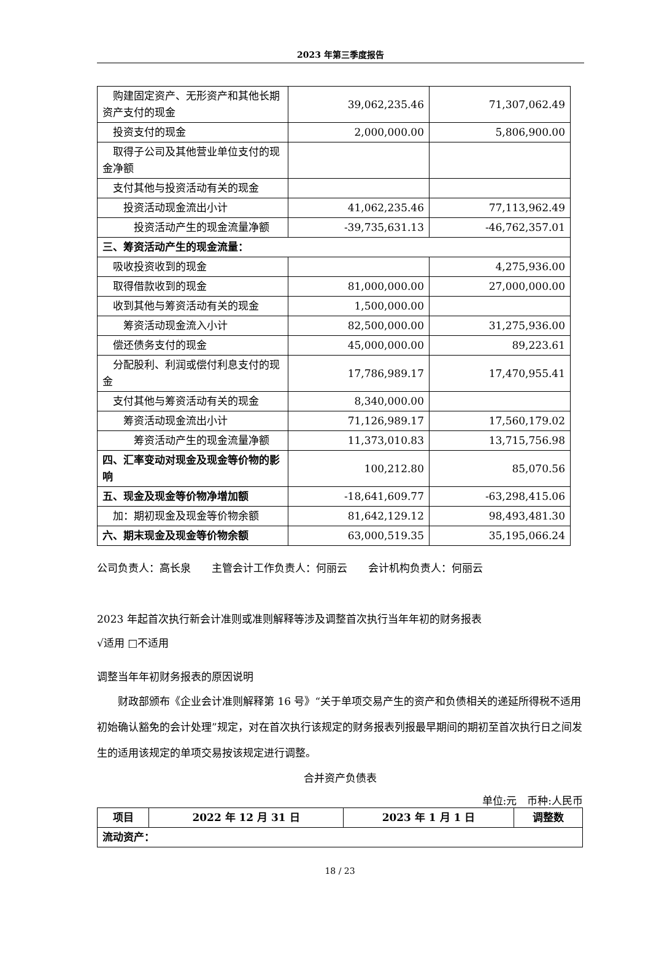2023 年第三季度报告
| 购建固定资产、无形资产和其他长期资产支付的现金 | 39,062,235.46 | 71,307,062.49 |
| 投资支付的现金 | 2,000,000.00 | 5,806,900.00 |
| 取得子公司及其他营业单位支付的现金净额 | | |
| 支付其他与投资活动有关的现金 | | |
| 投资活动现金流出小计 | 41,062,235.46 | 77,113,962.49 |
| 投资活动产生的现金流量净额 | -39,735,631.13 | -46,762,357.01 |
| 三、筹资活动产生的现金流量： | | |
| 吸收投资收到的现金 | | 4,275,936.00 |
| 取得借款收到的现金 | 81,000,000.00 | 27,000,000.00 |
| 收到其他与筹资活动有关的现金 | 1,500,000.00 | |
| 筹资活动现金流入小计 | 82,500,000.00 | 31,275,936.00 |
| 偿还债务支付的现金 | 45,000,000.00 | 89,223.61 |
| 分配股利、利润或偿付利息支付的现金 | 17,786,989.17 | 17,470,955.41 |
| 支付其他与筹资活动有关的现金 | 8,340,000.00 | |
| 筹资活动现金流出小计 | 71,126,989.17 | 17,560,179.02 |
| 筹资活动产生的现金流量净额 | 11,373,010.83 | 13,715,756.98 |
| 四、汇率变动对现金及现金等价物的影响 | 100,212.80 | 85,070.56 |
| 五、现金及现金等价物净增加额 | -18,641,609.77 | -63,298,415.06 |
| 加：期初现金及现金等价物余额 | 81,642,129.12 | 98,493,481.30 |
| 六、期末现金及现金等价物余额 | 63,000,519.35 | 35,195,066.24 |
公司负责人：高长泉  主管会计工作负责人：何丽云  会计机构负责人：何丽云
2023 年起首次执行新会计准则或准则解释等涉及调整首次执行当年年初的财务报表
√适用 □不适用
调整当年年初财务报表的原因说明
财政部颁布《企业会计准则解释第 16 号》“关于单项交易产生的资产和负债相关的递延所得税不适用初始确认豁免的会计处理”规定，对在首次执行该规定的财务报表列报最早期间的期初至首次执行日之间发生的适用该规定的单项交易按该规定进行调整。
合并资产负债表
单位:元 币种:人民币
| 项目 | 2022 年 12 月 31 日 | 2023 年 1 月 1 日 | 调整数 |
| --- | --- | --- | --- |
| 流动资产： | | | |
18 / 23